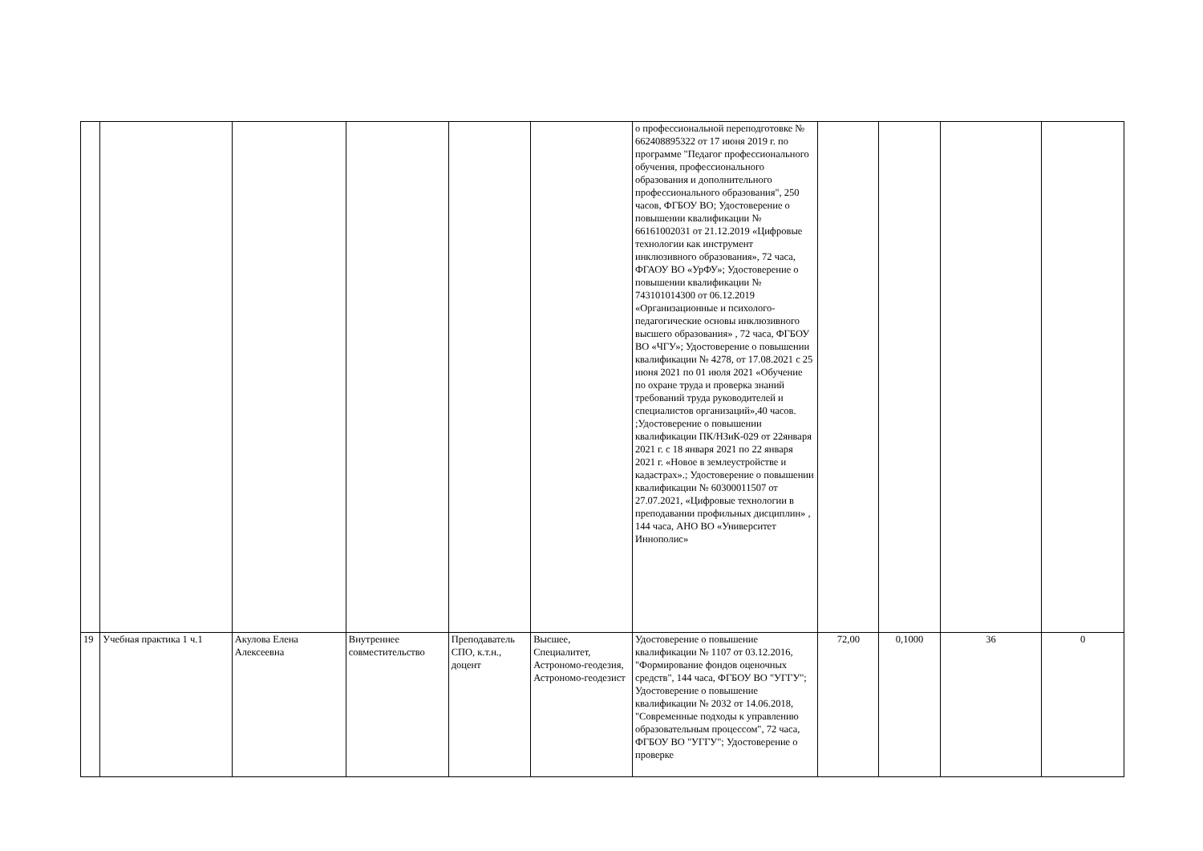| | | | | | | о профессиональной переподготовке № 662408895322 от 17 июня 2019 г. по программе "Педагог профессионального обучения, профессионального образования и дополнительного профессионального образования", 250 часов, ФГБОУ ВО; Удостоверение о повышении квалификации № 66161002031 от 21.12.2019 «Цифровые технологии как инструмент инклюзивного образования», 72 часа, ФГАОУ ВО «УрФУ»; Удостоверение о повышении квалификации № 743101014300 от 06.12.2019 «Организационные и психолого-педагогические основы инклюзивного высшего образования» , 72 часа, ФГБОУ ВО «ЧГУ»; Удостоверение о повышении квалификации № 4278, от 17.08.2021 с 25 июня 2021 по 01 июля 2021 «Обучение по охране труда и проверка знаний требований труда руководителей и специалистов организаций»,40 часов. ;Удостоверение о повышении квалификации ПК/НЗиК-029 от 22января 2021 г. с 18 января 2021 по 22 января 2021 г. «Новое в землеустройстве и кадастрах».; Удостоверение о повышении квалификации № 60300011507 от 27.07.2021, «Цифровые технологии в преподавании профильных дисциплин» , 144 часа, АНО ВО «Университет Иннополис» | | | | |
| 19 | Учебная практика 1 ч.1 | Акулова Елена Алексеевна | Внутреннее совместительство | Преподаватель СПО, к.т.н., доцент | Высшее, Специалитет, Астрономо-геодезия, Астрономо-геодезист | Удостоверение о повышение квалификации № 1107 от 03.12.2016, "Формирование фондов оценочных средств", 144 часа, ФГБОУ ВО "УГГУ"; Удостоверение о повышение квалификации № 2032 от 14.06.2018, "Современные подходы к управлению образовательным процессом", 72 часа, ФГБОУ ВО "УГГУ"; Удостоверение о проверке | 72,00 | 0,1000 | 36 | 0 |